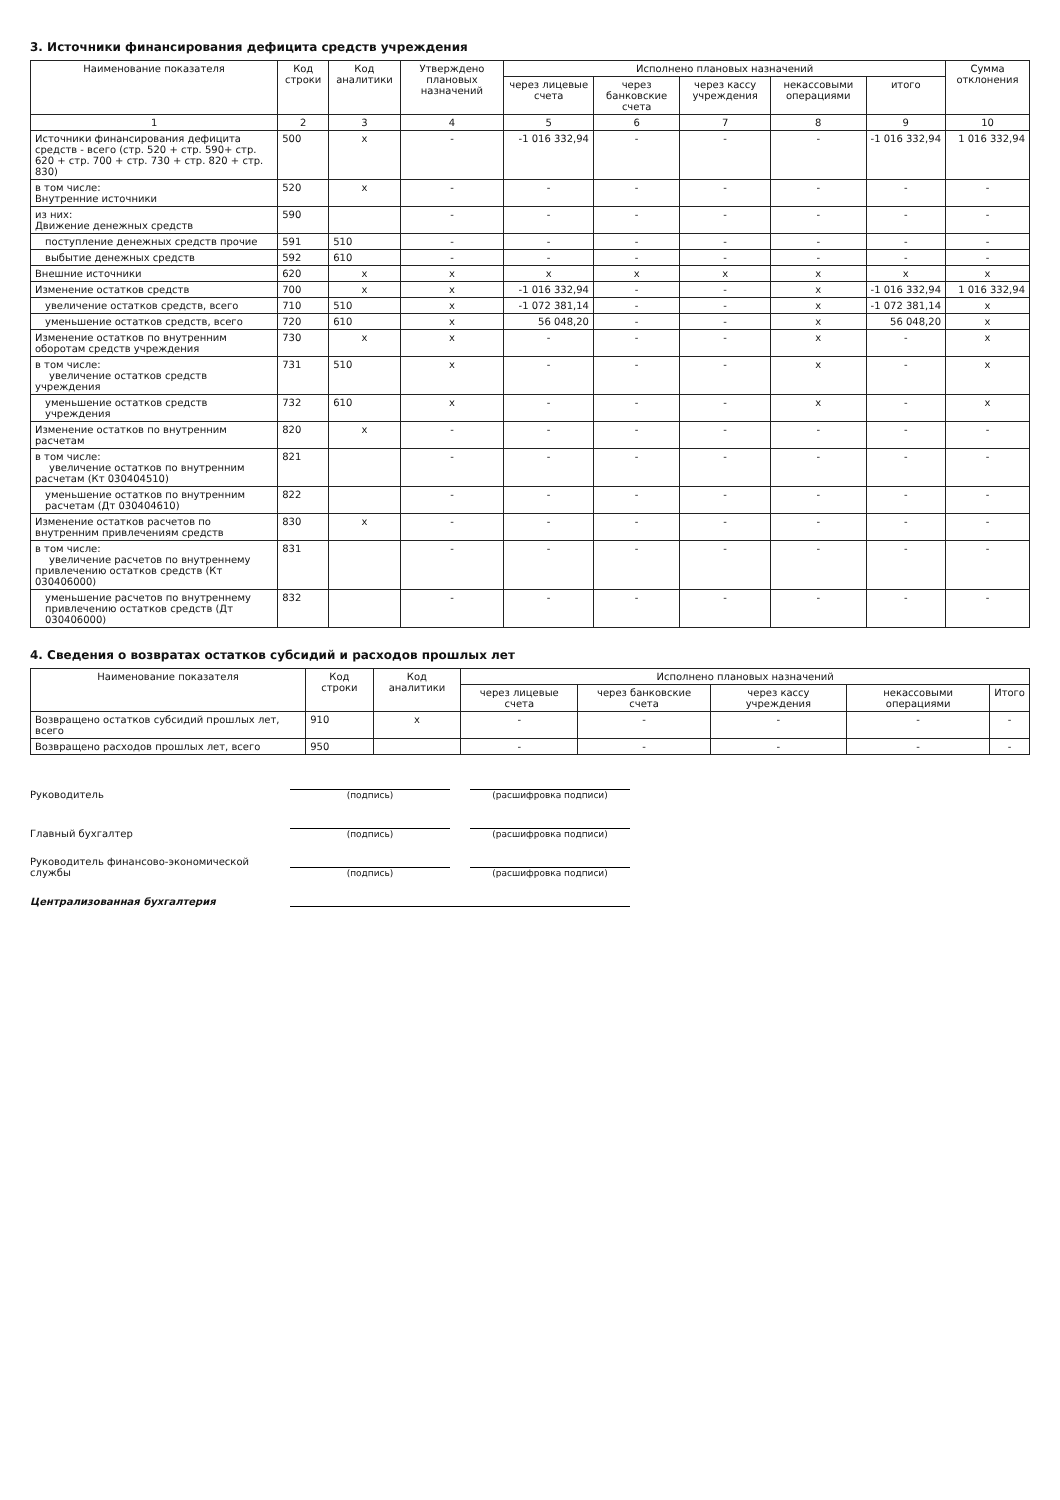3. Источники финансирования дефицита средств учреждения
| Наименование показателя | Код строки | Код аналитики | Утверждено плановых назначений | Исполнено плановых назначений | | | | | Сумма отклонения |
| --- | --- | --- | --- | --- | --- | --- | --- | --- | --- |
| | | | | через лицевые счета | через банковские счета | через кассу учреждения | некассовыми операциями | итого | |
| 1 | 2 | 3 | 4 | 5 | 6 | 7 | 8 | 9 | 10 |
| Источники финансирования дефицита средств - всего (стр. 520 + стр. 590+ стр. 620 + стр. 700 + стр. 730 + стр. 820 + стр. 830) | 500 | x | - | -1 016 332,94 | - | - | - | -1 016 332,94 | 1 016 332,94 |
| в том числе: Внутренние источники | 520 | x | - | - | - | - | - | - | - |
| из них: Движение денежных средств | 590 | | - | - | - | - | - | - | - |
| поступление денежных средств прочие | 591 | 510 | - | - | - | - | - | - | - |
| выбытие денежных средств | 592 | 610 | - | - | - | - | - | - | - |
| Внешние источники | 620 | x | x | x | x | x | x | x | x |
| Изменение остатков средств | 700 | x | x | -1 016 332,94 | - | - | x | -1 016 332,94 | 1 016 332,94 |
| увеличение остатков средств, всего | 710 | 510 | x | -1 072 381,14 | - | - | x | -1 072 381,14 | x |
| уменьшение остатков средств, всего | 720 | 610 | x | 56 048,20 | - | - | x | 56 048,20 | x |
| Изменение остатков по внутренним оборотам средств учреждения | 730 | x | x | - | - | - | x | - | x |
| в том числе: увеличение остатков средств учреждения | 731 | 510 | x | - | - | - | x | - | x |
| уменьшение остатков средств учреждения | 732 | 610 | x | - | - | - | x | - | x |
| Изменение остатков по внутренним расчетам | 820 | x | - | - | - | - | - | - | - |
| в том числе: увеличение остатков по внутренним расчетам (Кт 030404510) | 821 | | - | - | - | - | - | - | - |
| уменьшение остатков по внутренним расчетам (Дт 030404610) | 822 | | - | - | - | - | - | - | - |
| Изменение остатков расчетов по внутренним привлечениям средств | 830 | x | - | - | - | - | - | - | - |
| в том числе: увеличение расчетов по внутреннему привлечению остатков средств (Кт 030406000) | 831 | | - | - | - | - | - | - | - |
| уменьшение расчетов по внутреннему привлечению остатков средств (Дт 030406000) | 832 | | - | - | - | - | - | - | - |
4. Сведения о возвратах остатков субсидий и расходов прошлых лет
| Наименование показателя | Код строки | Код аналитики | Исполнено плановых назначений | | | | |
| --- | --- | --- | --- | --- | --- | --- | --- |
| | | | через лицевые счета | через банковские счета | через кассу учреждения | некассовыми операциями | Итого |
| Возвращено остатков субсидий прошлых лет, всего | 910 | x | - | - | - | - | - |
| Возвращено расходов прошлых лет, всего | 950 | | - | - | - | - | - |
Руководитель
(подпись)
(расшифровка подписи)
Главный бухгалтер
(подпись)
(расшифровка подписи)
Руководитель финансово-экономической службы
(подпись)
(расшифровка подписи)
Централизованная бухгалтерия